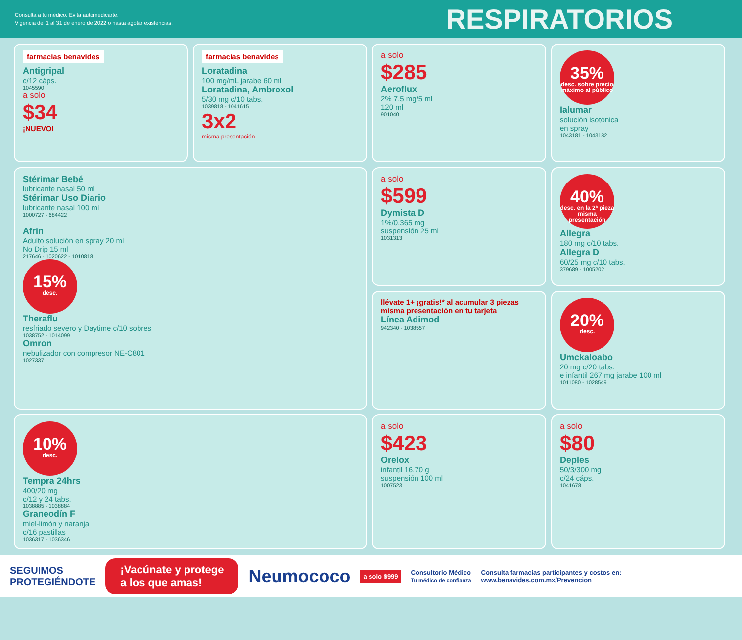Consulta a tu médico. Evita automedicarte.
Vigencia del 1 al 31 de enero de 2022 o hasta agotar existencias.
RESPIRATORIOS
farmacias benavides
Antigripal
c/12 cáps.
1045590
a solo
$34
¡NUEVO!
farmacias benavides
Loratadina
100 mg/mL jarabe 60 ml
Loratadina, Ambroxol
5/30 mg c/10 tabs.
1039818 - 1041615
3x2
misma presentación
a solo
$285
Aeroflux
2% 7.5 mg/5 ml
120 ml
901040
35% desc. sobre precio máximo al público
Ialumar
solución isotónica
en spray
1043181 - 1043182
Stérimar Bebé
lubricante nasal 50 ml
Stérimar Uso Diario
lubricante nasal 100 ml
1000727 - 684422
Afrin
Adulto solución en spray 20 ml
No Drip 15 ml
217646 - 1020622 - 1010818
15% desc.
Theraflu
resfriado severo y Daytime c/10 sobres
1038752 - 1014099
Omron
nebulizador con compresor NE-C801
1027337
a solo
$599
Dymista D
1%/0.365 mg
suspensión 25 ml
1031313
llévate 1+ ¡gratis!* al acumular 3 piezas misma presentación en tu tarjeta
Línea Adimod
942340 - 1038557
40% desc. en la 2ª pieza misma presentación
Allegra
180 mg c/10 tabs.
Allegra D
60/25 mg c/10 tabs.
379689 - 1005202
20% desc.
Umckaloabo
20 mg c/20 tabs.
e infantil 267 mg jarabe 100 ml
1011080 - 1028549
10% desc.
Tempra 24hrs
400/20 mg
c/12 y 24 tabs.
1038885 - 1038884
Graneodín F
miel-limón y naranja
c/16 pastillas
1036317 - 1036346
a solo
$423
Orelox
infantil 16.70 g
suspensión 100 ml
1007523
a solo
$80
Deples
50/3/300 mg
c/24 cáps.
1041678
SEGUIMOS
PROTEGIÉNDOTE ¡Vacúnate y protege
a los que amas! Neumococo a solo $999 Consultorio Médico
Tu médico de confianza Consulta farmacias participantes y costos en:
www.benavides.com.mx/Prevencion